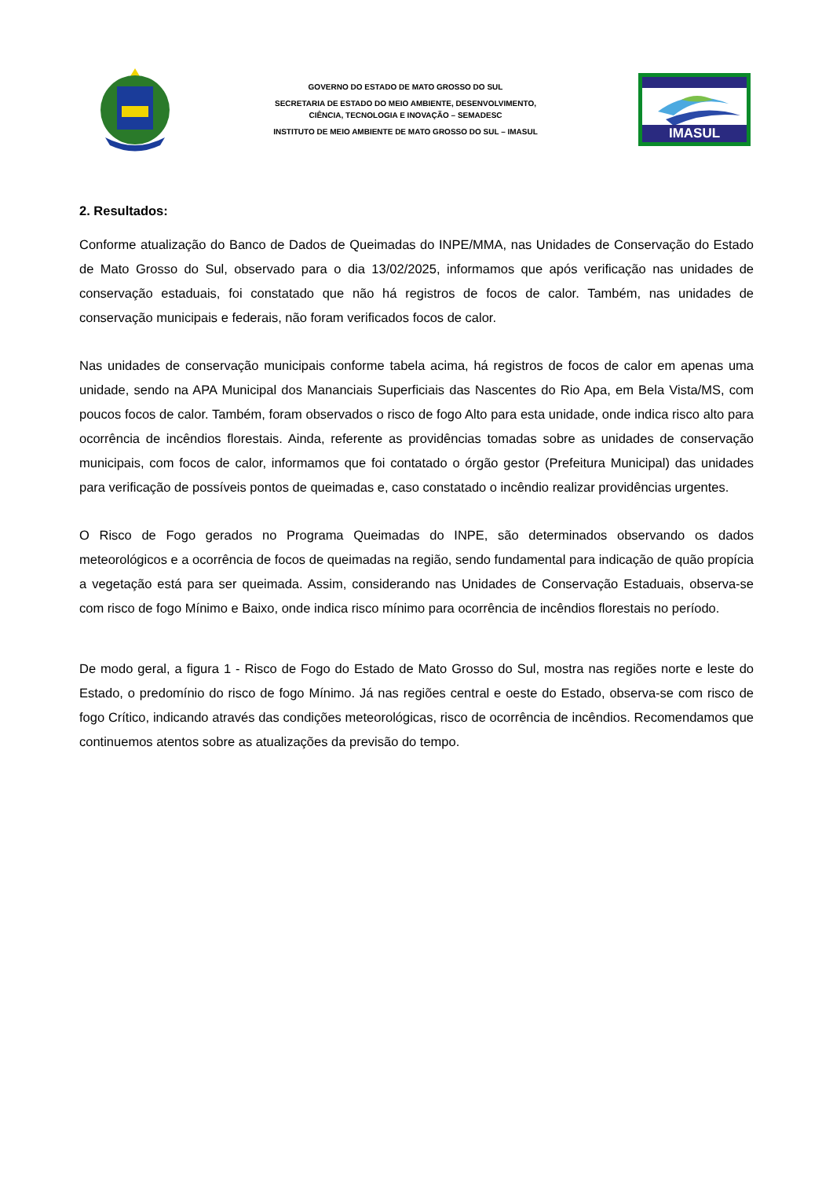GOVERNO DO ESTADO DE MATO GROSSO DO SUL
SECRETARIA DE ESTADO DO MEIO AMBIENTE, DESENVOLVIMENTO,
CIÊNCIA, TECNOLOGIA E INOVAÇÃO – SEMADESC
INSTITUTO DE MEIO AMBIENTE DE MATO GROSSO DO SUL – IMASUL
IMASUL
2. Resultados:
Conforme atualização do Banco de Dados de Queimadas do INPE/MMA, nas Unidades de Conservação do Estado de Mato Grosso do Sul, observado para o dia 13/02/2025, informamos que após verificação nas unidades de conservação estaduais, foi constatado que não há registros de focos de calor. Também, nas unidades de conservação municipais e federais, não foram verificados focos de calor.
Nas unidades de conservação municipais conforme tabela acima, há registros de focos de calor em apenas uma unidade, sendo na APA Municipal dos Mananciais Superficiais das Nascentes do Rio Apa, em Bela Vista/MS, com poucos focos de calor. Também, foram observados o risco de fogo Alto para esta unidade, onde indica risco alto para ocorrência de incêndios florestais. Ainda, referente as providências tomadas sobre as unidades de conservação municipais, com focos de calor, informamos que foi contatado o órgão gestor (Prefeitura Municipal) das unidades para verificação de possíveis pontos de queimadas e, caso constatado o incêndio realizar providências urgentes.
O Risco de Fogo gerados no Programa Queimadas do INPE, são determinados observando os dados meteorológicos e a ocorrência de focos de queimadas na região, sendo fundamental para indicação de quão propícia a vegetação está para ser queimada. Assim, considerando nas Unidades de Conservação Estaduais, observa-se com risco de fogo Mínimo e Baixo, onde indica risco mínimo para ocorrência de incêndios florestais no período.
De modo geral, a figura 1 - Risco de Fogo do Estado de Mato Grosso do Sul, mostra nas regiões norte e leste do Estado, o predomínio do risco de fogo Mínimo. Já nas regiões central e oeste do Estado, observa-se com risco de fogo Crítico, indicando através das condições meteorológicas, risco de ocorrência de incêndios. Recomendamos que continuemos atentos sobre as atualizações da previsão do tempo.